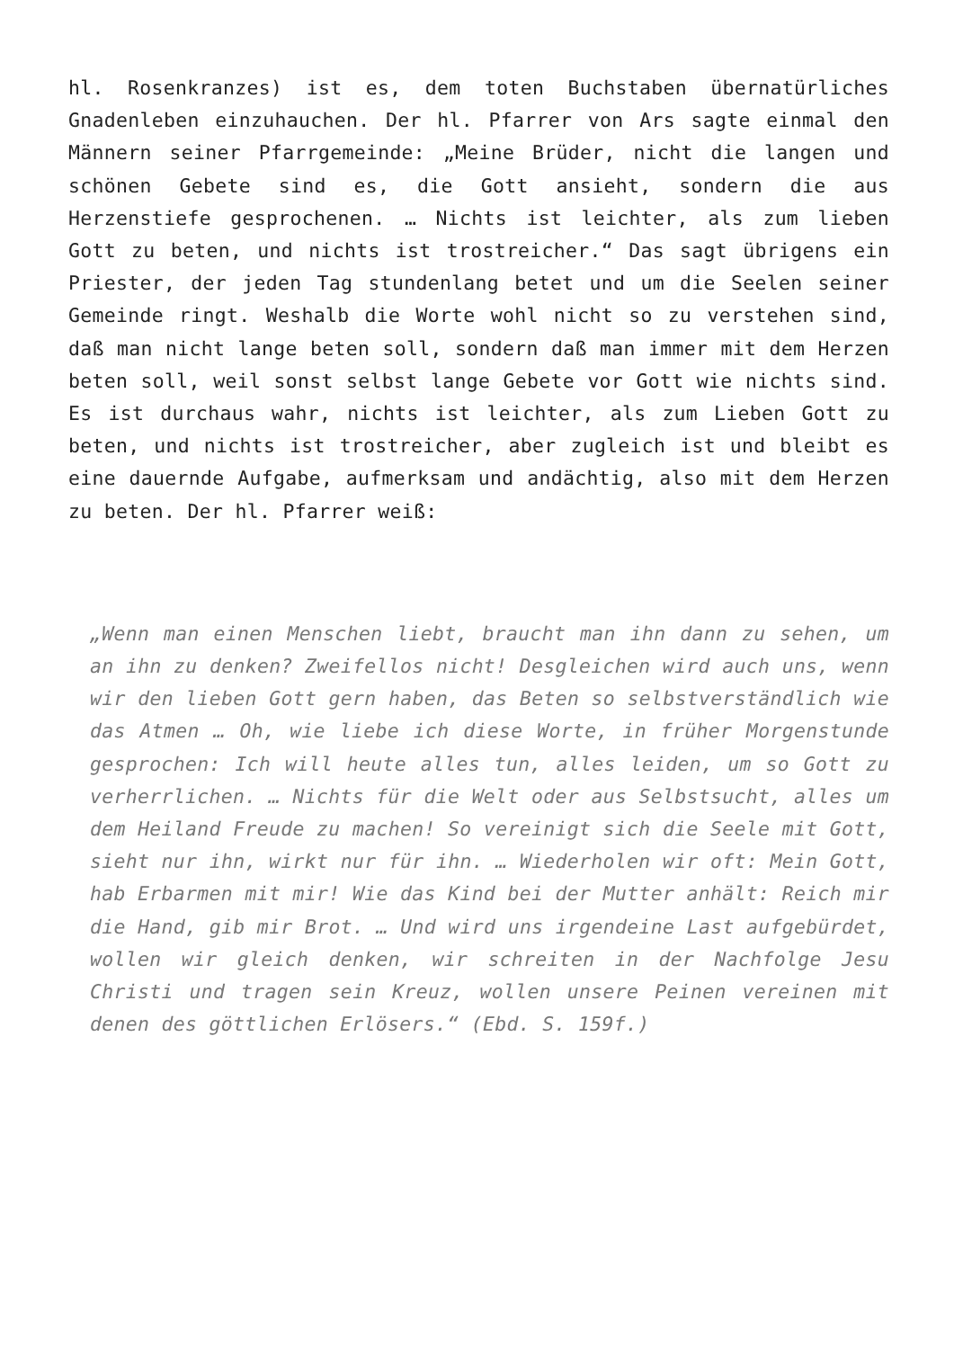hl. Rosenkranzes) ist es, dem toten Buchstaben übernatürliches Gnadenleben einzuhauchen. Der hl. Pfarrer von Ars sagte einmal den Männern seiner Pfarrgemeinde: „Meine Brüder, nicht die langen und schönen Gebete sind es, die Gott ansieht, sondern die aus Herzenstiefe gesprochenen. … Nichts ist leichter, als zum lieben Gott zu beten, und nichts ist trostreicher.“ Das sagt übrigens ein Priester, der jeden Tag stundenlang betet und um die Seelen seiner Gemeinde ringt. Weshalb die Worte wohl nicht so zu verstehen sind, daß man nicht lange beten soll, sondern daß man immer mit dem Herzen beten soll, weil sonst selbst lange Gebete vor Gott wie nichts sind. Es ist durchaus wahr, nichts ist leichter, als zum Lieben Gott zu beten, und nichts ist trostreicher, aber zugleich ist und bleibt es eine dauernde Aufgabe, aufmerksam und andächtig, also mit dem Herzen zu beten. Der hl. Pfarrer weiß:
„Wenn man einen Menschen liebt, braucht man ihn dann zu sehen, um an ihn zu denken? Zweifellos nicht! Desgleichen wird auch uns, wenn wir den lieben Gott gern haben, das Beten so selbstverständlich wie das Atmen … Oh, wie liebe ich diese Worte, in früher Morgenstunde gesprochen: Ich will heute alles tun, alles leiden, um so Gott zu verherrlichen. … Nichts für die Welt oder aus Selbstsucht, alles um dem Heiland Freude zu machen! So vereinigt sich die Seele mit Gott, sieht nur ihn, wirkt nur für ihn. … Wiederholen wir oft: Mein Gott, hab Erbarmen mit mir! Wie das Kind bei der Mutter anhält: Reich mir die Hand, gib mir Brot. … Und wird uns irgendeine Last aufgebürdet, wollen wir gleich denken, wir schreiten in der Nachfolge Jesu Christi und tragen sein Kreuz, wollen unsere Peinen vereinen mit denen des göttlichen Erlösers.“ (Ebd. S. 159f.)